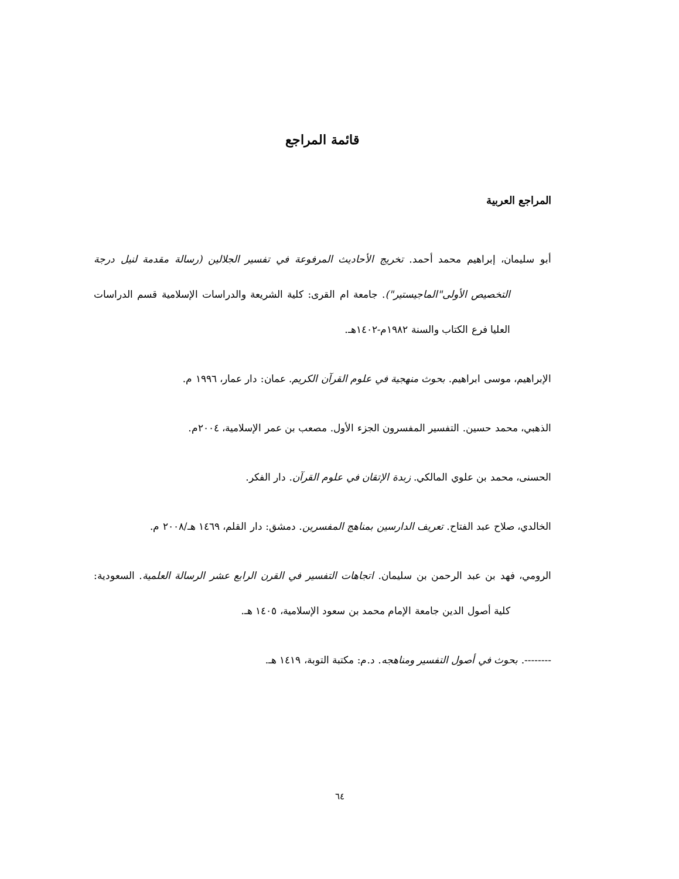قائمة المراجع
المراجع العربية
أبو سليمان، إبراهيم محمد أحمد. تخريج الأحاديث المرفوعة في تفسير الجلالين (رسالة مقدمة لنيل درجة التخصيص الأولى"الماجيستير"). جامعة ام القرى: كلية الشريعة والدراسات الإسلامية قسم الدراسات العليا فرع الكتاب والسنة ١٩٨٢م-١٤٠٢هـ.
الإبراهيم، موسى ابراهيم. بحوث منهجية في علوم القرآن الكريم. عمان: دار عمار، ١٩٩٦ م.
الذهبي، محمد حسين. التفسير المفسرون الجزء الأول. مصعب بن عمر الإسلامية، ٢٠٠٤م.
الحسنى، محمد بن علوي المالكي. زبدة الإتقان في علوم القرآن. دار الفكر.
الخالدي، صلاح عبد الفتاح. تعريف الدارسين بمناهج المفسرين. دمشق: دار القلم، ١٤٦٩ هـ/٢٠٠٨ م.
الرومي، فهد بن عبد الرحمن بن سليمان. اتجاهات التفسير في القرن الرابع عشر الرسالة العلمية. السعودية: كلية أصول الدين جامعة الإمام محمد بن سعود الإسلامية، ١٤٠٥ هـ.
--------. بحوث في أصول التفسير ومناهجه. د.م: مكتبة التوبة، ١٤١٩ هـ.
٦٤